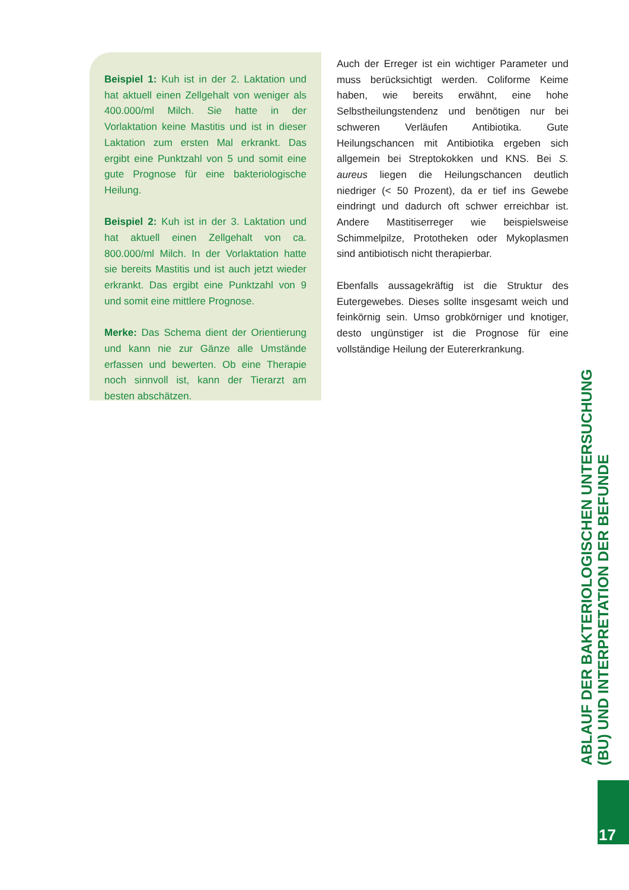Beispiel 1: Kuh ist in der 2. Laktation und hat aktuell einen Zellgehalt von weniger als 400.000/ml Milch. Sie hatte in der Vorlaktation keine Mastitis und ist in dieser Laktation zum ersten Mal erkrankt. Das ergibt eine Punktzahl von 5 und somit eine gute Prognose für eine bakteriologische Heilung.
Beispiel 2: Kuh ist in der 3. Laktation und hat aktuell einen Zellgehalt von ca. 800.000/ml Milch. In der Vorlaktation hatte sie bereits Mastitis und ist auch jetzt wieder erkrankt. Das ergibt eine Punktzahl von 9 und somit eine mittlere Prognose.
Merke: Das Schema dient der Orientierung und kann nie zur Gänze alle Umstände erfassen und bewerten. Ob eine Therapie noch sinnvoll ist, kann der Tierarzt am besten abschätzen.
Auch der Erreger ist ein wichtiger Parameter und muss berücksichtigt werden. Coliforme Keime haben, wie bereits erwähnt, eine hohe Selbstheilungstendenz und benötigen nur bei schweren Verläufen Antibiotika. Gute Heilungschancen mit Antibiotika ergeben sich allgemein bei Streptokokken und KNS. Bei S. aureus liegen die Heilungschancen deutlich niedriger (< 50 Prozent), da er tief ins Gewebe eindringt und dadurch oft schwer erreichbar ist. Andere Mastitiserreger wie beispielsweise Schimmelpilze, Prototheken oder Mykoplasmen sind antibiotisch nicht therapierbar.
Ebenfalls aussagekräftig ist die Struktur des Eutergewebes. Dieses sollte insgesamt weich und feinkörnig sein. Umso grobkörniger und knotiger, desto ungünstiger ist die Prognose für eine vollständige Heilung der Eutererkrankung.
ABLAUF DER BAKTERIOLOGISCHEN UNTERSUCHUNG (BU) UND INTERPRETATION DER BEFUNDE
17